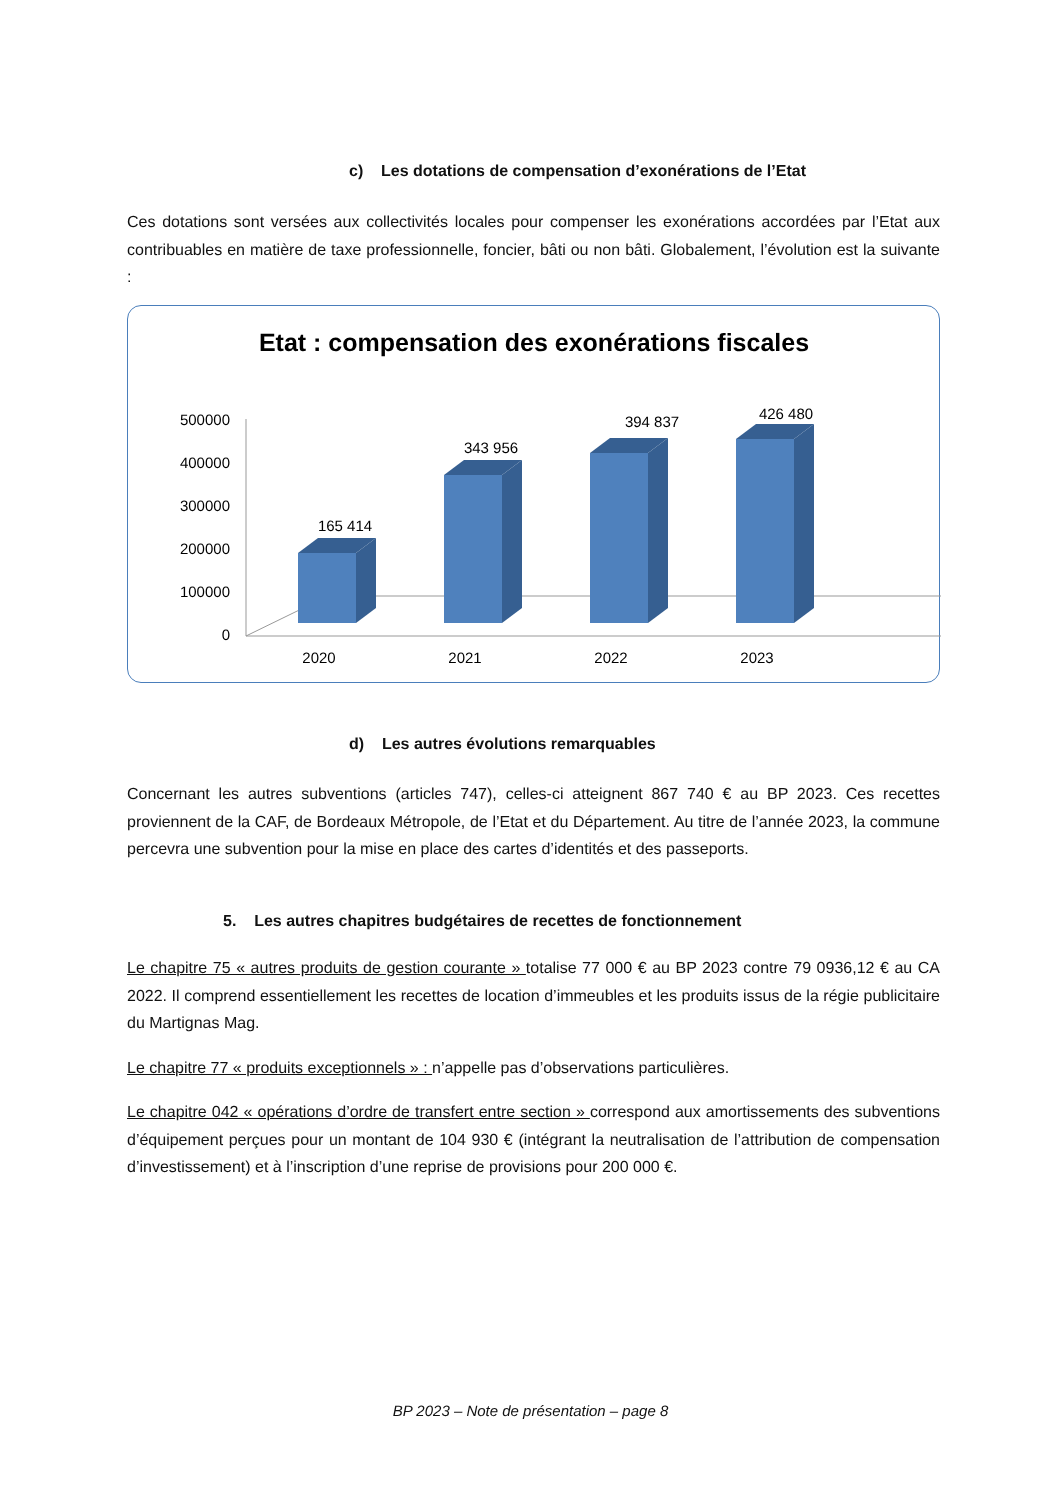c) Les dotations de compensation d’exonérations de l’Etat
Ces dotations sont versées aux collectivités locales pour compenser les exonérations accordées par l’Etat aux contribuables en matière de taxe professionnelle, foncier, bâti ou non bâti. Globalement, l’évolution est la suivante :
Etat : compensation des exonérations fiscales
500000
400000
300000
200000
100000
0
165 414
343 956
394 837
426 480
2020
2021
2022
2023
d) Les autres évolutions remarquables
Concernant les autres subventions (articles 747), celles-ci atteignent 867 740 € au BP 2023. Ces recettes proviennent de la CAF, de Bordeaux Métropole, de l’Etat et du Département. Au titre de l’année 2023, la commune percevra une subvention pour la mise en place des cartes d’identités et des passeports.
5. Les autres chapitres budgétaires de recettes de fonctionnement
Le chapitre 75 « autres produits de gestion courante » totalise 77 000 € au BP 2023 contre 79 0936,12 € au CA 2022. Il comprend essentiellement les recettes de location d’immeubles et les produits issus de la régie publicitaire du Martignas Mag.
Le chapitre 77 « produits exceptionnels » : n’appelle pas d’observations particulières.
Le chapitre 042 « opérations d’ordre de transfert entre section » correspond aux amortissements des subventions d’équipement perçues pour un montant de 104 930 € (intégrant la neutralisation de l’attribution de compensation d’investissement) et à l’inscription d’une reprise de provisions pour 200 000 €.
BP 2023 – Note de présentation – page 8